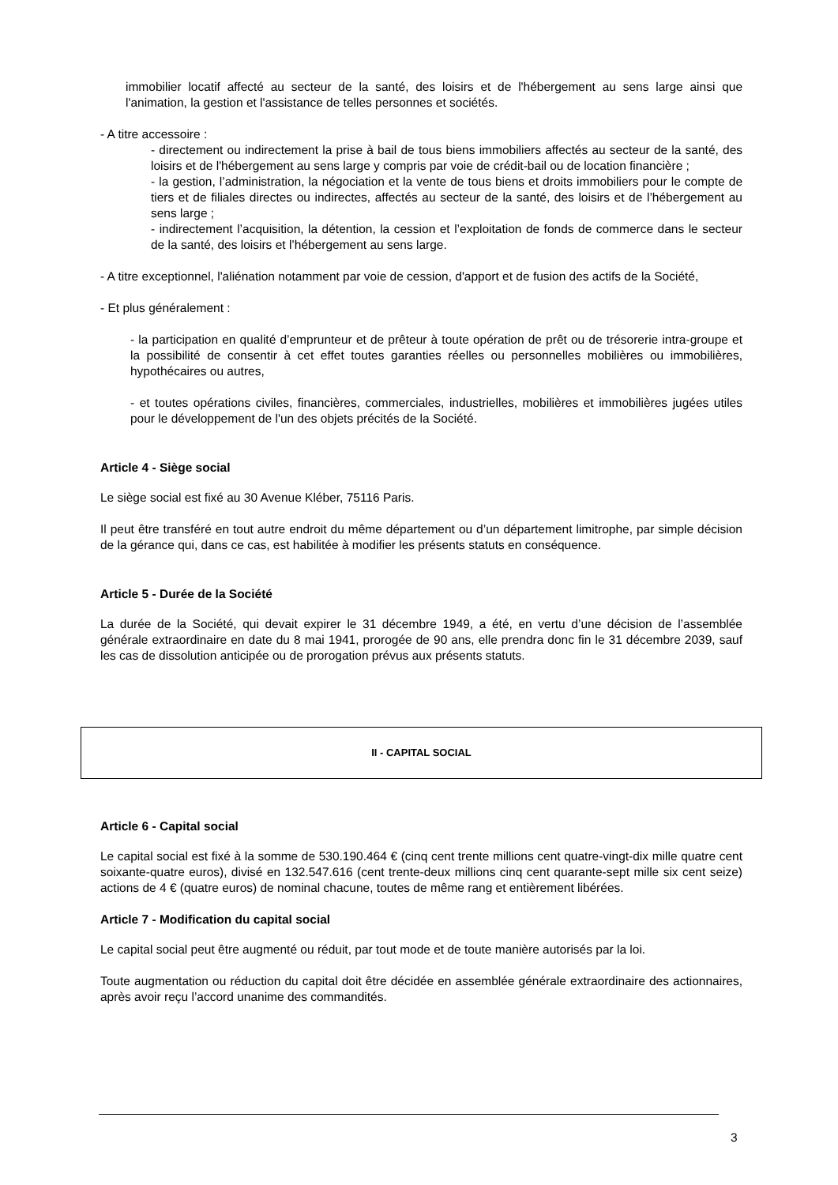immobilier locatif affecté au secteur de la santé, des loisirs et de l'hébergement au sens large ainsi que l'animation, la gestion et l'assistance de telles personnes et sociétés.
- A titre accessoire :
- directement ou indirectement la prise à bail de tous biens immobiliers affectés au secteur de la santé, des loisirs et de l'hébergement au sens large y compris par voie de crédit-bail ou de location financière ;
- la gestion, l’administration, la négociation et la vente de tous biens et droits immobiliers pour le compte de tiers et de filiales directes ou indirectes, affectés au secteur de la santé, des loisirs et de l’hébergement au sens large ;
- indirectement l’acquisition, la détention, la cession et l’exploitation de fonds de commerce dans le secteur de la santé, des loisirs et l’hébergement au sens large.
- A titre exceptionnel, l'aliénation notamment par voie de cession, d'apport et de fusion des actifs de la Société,
- Et plus généralement :
- la participation en qualité d’emprunteur et de prêteur à toute opération de prêt ou de trésorerie intra-groupe et la possibilité de consentir à cet effet toutes garanties réelles ou personnelles mobilières ou immobilières, hypothécaires ou autres,
- et toutes opérations civiles, financières, commerciales, industrielles, mobilières et immobilières jugées utiles pour le développement de l'un des objets précités de la Société.
Article 4 - Siège social
Le siège social est fixé au 30 Avenue Kléber, 75116 Paris.
Il peut être transféré en tout autre endroit du même département ou d’un département limitrophe, par simple décision de la gérance qui, dans ce cas, est habilitée à modifier les présents statuts en conséquence.
Article 5 - Durée de la Société
La durée de la Société, qui devait expirer le 31 décembre 1949, a été, en vertu d’une décision de l’assemblée générale extraordinaire en date du 8 mai 1941, prorogée de 90 ans, elle prendra donc fin le 31 décembre 2039, sauf les cas de dissolution anticipée ou de prorogation prévus aux présents statuts.
II - CAPITAL SOCIAL
Article 6 - Capital social
Le capital social est fixé à la somme de 530.190.464 € (cinq cent trente millions cent quatre-vingt-dix mille quatre cent soixante-quatre euros), divisé en 132.547.616 (cent trente-deux millions cinq cent quarante-sept mille six cent seize) actions de 4 € (quatre euros) de nominal chacune, toutes de même rang et entièrement libérées.
Article 7 - Modification du capital social
Le capital social peut être augmenté ou réduit, par tout mode et de toute manière autorisés par la loi.
Toute augmentation ou réduction du capital doit être décidée en assemblée générale extraordinaire des actionnaires, après avoir reçu l’accord unanime des commandités.
3